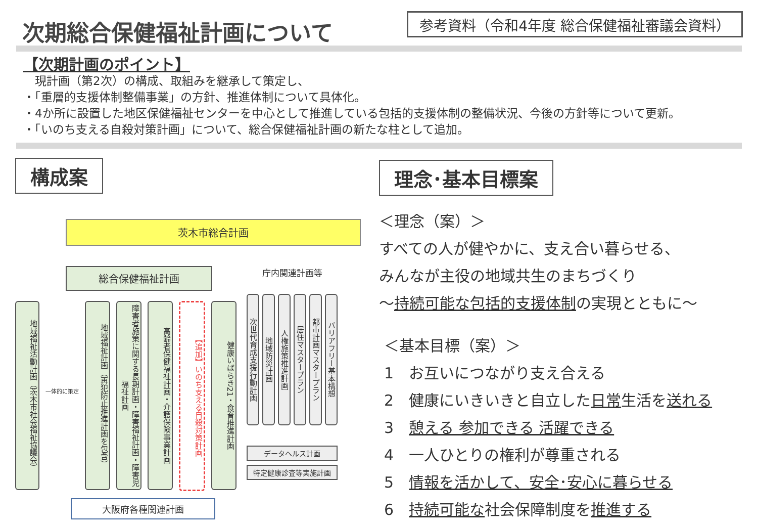次期総合保健福祉計画について
参考資料（令和4年度 総合保健福祉審議会資料）
【次期計画のポイント】
　現計画（第2次）の構成、取組みを継承して策定し、
・「重層的支援体制整備事業」の方針、推進体制について具体化。
・4か所に設置した地区保健福祉センターを中心として推進している包括的支援体制の整備状況、今後の方針等について更新。
・「いのち支える自殺対策計画」について、総合保健福祉計画の新たな柱として追加。
構成案
茨木市総合計画
総合保健福祉計画
地域福祉活動計画（茨木市社会福祉協議会）
一体的に策定
地域福祉計画（再犯防止推進計画を包含）
障害者施策に関する長期計画・障害福祉計画・障害児福祉計画
高齢者保健福祉計画・介護保険事業計画
【追加】いのち支える自殺対策計画
健康いばらき21・食育推進計画
大阪府各種関連計画
庁内関連計画等
次世代育成支援行動計画
地域防災計画
人権施策推進計画
居住マスタープラン
都市計画マスタープラン
バリアフリー基本構想
データヘルス計画
特定健康診査等実施計画
理念･基本目標案
＜理念（案）＞
すべての人が健やかに、支え合い暮らせる、
みんなが主役の地域共生のまちづくり
～持続可能な包括的支援体制の実現とともに～
＜基本目標（案）＞
1　お互いにつながり支え合える
2　健康にいきいきと自立した日常生活を送れる
3　憩える 参加できる 活躍できる
4　一人ひとりの権利が尊重される
5　情報を活かして、安全･安心に暮らせる
6　持続可能な社会保障制度を推進する